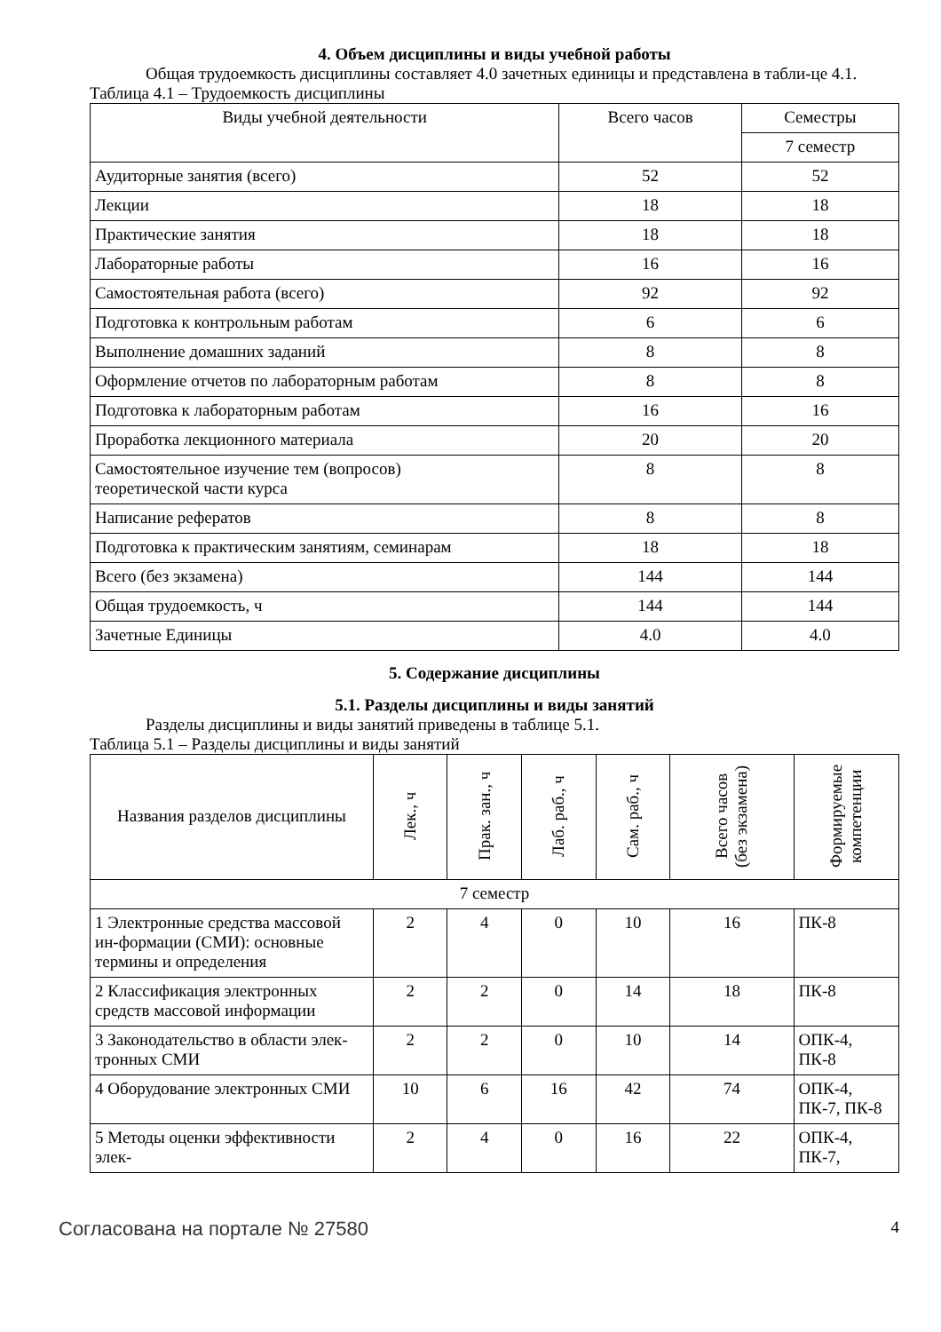4. Объем дисциплины и виды учебной работы
Общая трудоемкость дисциплины составляет 4.0 зачетных единицы и представлена в табли-це 4.1.
Таблица 4.1 – Трудоемкость дисциплины
| Виды учебной деятельности | Всего часов | Семестры |
| --- | --- | --- |
| | | 7 семестр |
| Аудиторные занятия (всего) | 52 | 52 |
| Лекции | 18 | 18 |
| Практические занятия | 18 | 18 |
| Лабораторные работы | 16 | 16 |
| Самостоятельная работа (всего) | 92 | 92 |
| Подготовка к контрольным работам | 6 | 6 |
| Выполнение домашних заданий | 8 | 8 |
| Оформление отчетов по лабораторным работам | 8 | 8 |
| Подготовка к лабораторным работам | 16 | 16 |
| Проработка лекционного материала | 20 | 20 |
| Самостоятельное изучение тем (вопросов) теоретической части курса | 8 | 8 |
| Написание рефератов | 8 | 8 |
| Подготовка к практическим занятиям, семинарам | 18 | 18 |
| Всего (без экзамена) | 144 | 144 |
| Общая трудоемкость, ч | 144 | 144 |
| Зачетные Единицы | 4.0 | 4.0 |
5. Содержание дисциплины
5.1. Разделы дисциплины и виды занятий
Разделы дисциплины и виды занятий приведены в таблице 5.1.
Таблица 5.1 – Разделы дисциплины и виды занятий
| Названия разделов дисциплины | Лек., ч | Прак. зан., ч | Лаб. раб., ч | Сам. раб., ч | Всего часов (без экзамена) | Формируемые компетенции |
| --- | --- | --- | --- | --- | --- | --- |
| 7 семестр | | | | | | |
| 1 Электронные средства массовой ин-формации (СМИ): основные термины и определения | 2 | 4 | 0 | 10 | 16 | ПК-8 |
| 2 Классификация электронных средств массовой информации | 2 | 2 | 0 | 14 | 18 | ПК-8 |
| 3 Законодательство в области элек-тронных СМИ | 2 | 2 | 0 | 10 | 14 | ОПК-4, ПК-8 |
| 4 Оборудование электронных СМИ | 10 | 6 | 16 | 42 | 74 | ОПК-4, ПК-7, ПК-8 |
| 5 Методы оценки эффективности элек- | 2 | 4 | 0 | 16 | 22 | ОПК-4, ПК-7, |
Согласована на портале № 27580 4